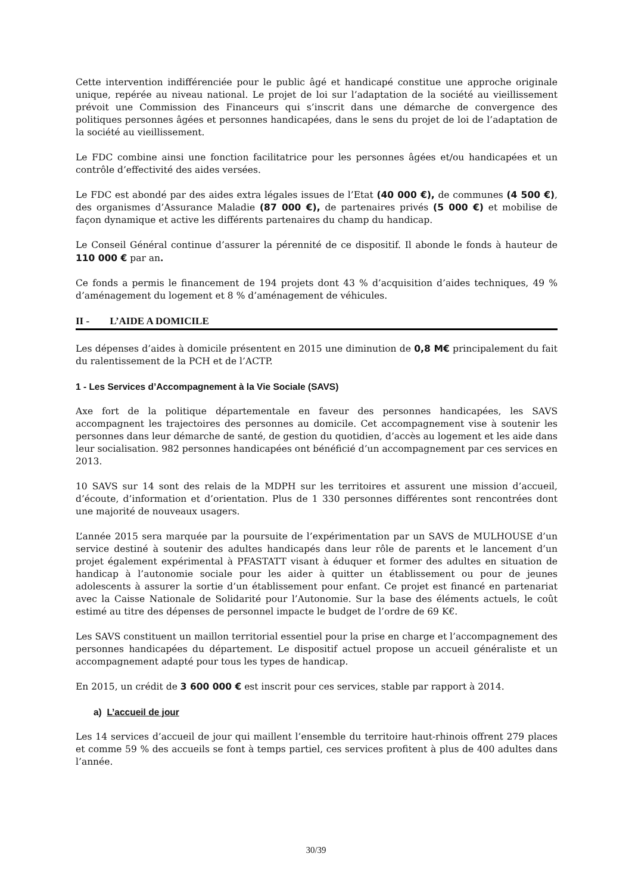Cette intervention indifférenciée pour le public âgé et handicapé constitue une approche originale unique, repérée au niveau national. Le projet de loi sur l’adaptation de la société au vieillissement prévoit une Commission des Financeurs qui s’inscrit dans une démarche de convergence des politiques personnes âgées et personnes handicapées, dans le sens du projet de loi de l’adaptation de la société au vieillissement.
Le FDC combine ainsi une fonction facilitatrice pour les personnes âgées et/ou handicapées et un contrôle d’effectivité des aides versées.
Le FDC est abondé par des aides extra légales issues de l’Etat (40 000 €), de communes (4 500 €), des organismes d’Assurance Maladie (87 000 €), de partenaires privés (5 000 €) et mobilise de façon dynamique et active les différents partenaires du champ du handicap.
Le Conseil Général continue d’assurer la pérennité de ce dispositif. Il abonde le fonds à hauteur de 110 000 € par an.
Ce fonds a permis le financement de 194 projets dont 43 % d’acquisition d’aides techniques, 49 % d’aménagement du logement et 8 % d’aménagement de véhicules.
II - L’AIDE A DOMICILE
Les dépenses d’aides à domicile présentent en 2015 une diminution de 0,8 M€ principalement du fait du ralentissement de la PCH et de l’ACTP.
1 - Les Services d’Accompagnement à la Vie Sociale (SAVS)
Axe fort de la politique départementale en faveur des personnes handicapées, les SAVS accompagnent les trajectoires des personnes au domicile. Cet accompagnement vise à soutenir les personnes dans leur démarche de santé, de gestion du quotidien, d’accès au logement et les aide dans leur socialisation. 982 personnes handicapées ont bénéficié d’un accompagnement par ces services en 2013.
10 SAVS sur 14 sont des relais de la MDPH sur les territoires et assurent une mission d’accueil, d’écoute, d’information et d’orientation. Plus de 1 330 personnes différentes sont rencontrées dont une majorité de nouveaux usagers.
L’année 2015 sera marquée par la poursuite de l’expérimentation par un SAVS de MULHOUSE d’un service destiné à soutenir des adultes handicapés dans leur rôle de parents et le lancement d’un projet également expérimental à PFASTATT visant à éduquer et former des adultes en situation de handicap à l’autonomie sociale pour les aider à quitter un établissement ou pour de jeunes adolescents à assurer la sortie d’un établissement pour enfant. Ce projet est financé en partenariat avec la Caisse Nationale de Solidarité pour l’Autonomie. Sur la base des éléments actuels, le coût estimé au titre des dépenses de personnel impacte le budget de l’ordre de 69 K€.
Les SAVS constituent un maillon territorial essentiel pour la prise en charge et l’accompagnement des personnes handicapées du département. Le dispositif actuel propose un accueil généraliste et un accompagnement adapté pour tous les types de handicap.
En 2015, un crédit de 3 600 000 € est inscrit pour ces services, stable par rapport à 2014.
a) L’accueil de jour
Les 14 services d’accueil de jour qui maillent l’ensemble du territoire haut-rhinois offrent 279 places et comme 59 % des accueils se font à temps partiel, ces services profitent à plus de 400 adultes dans l’année.
30/39